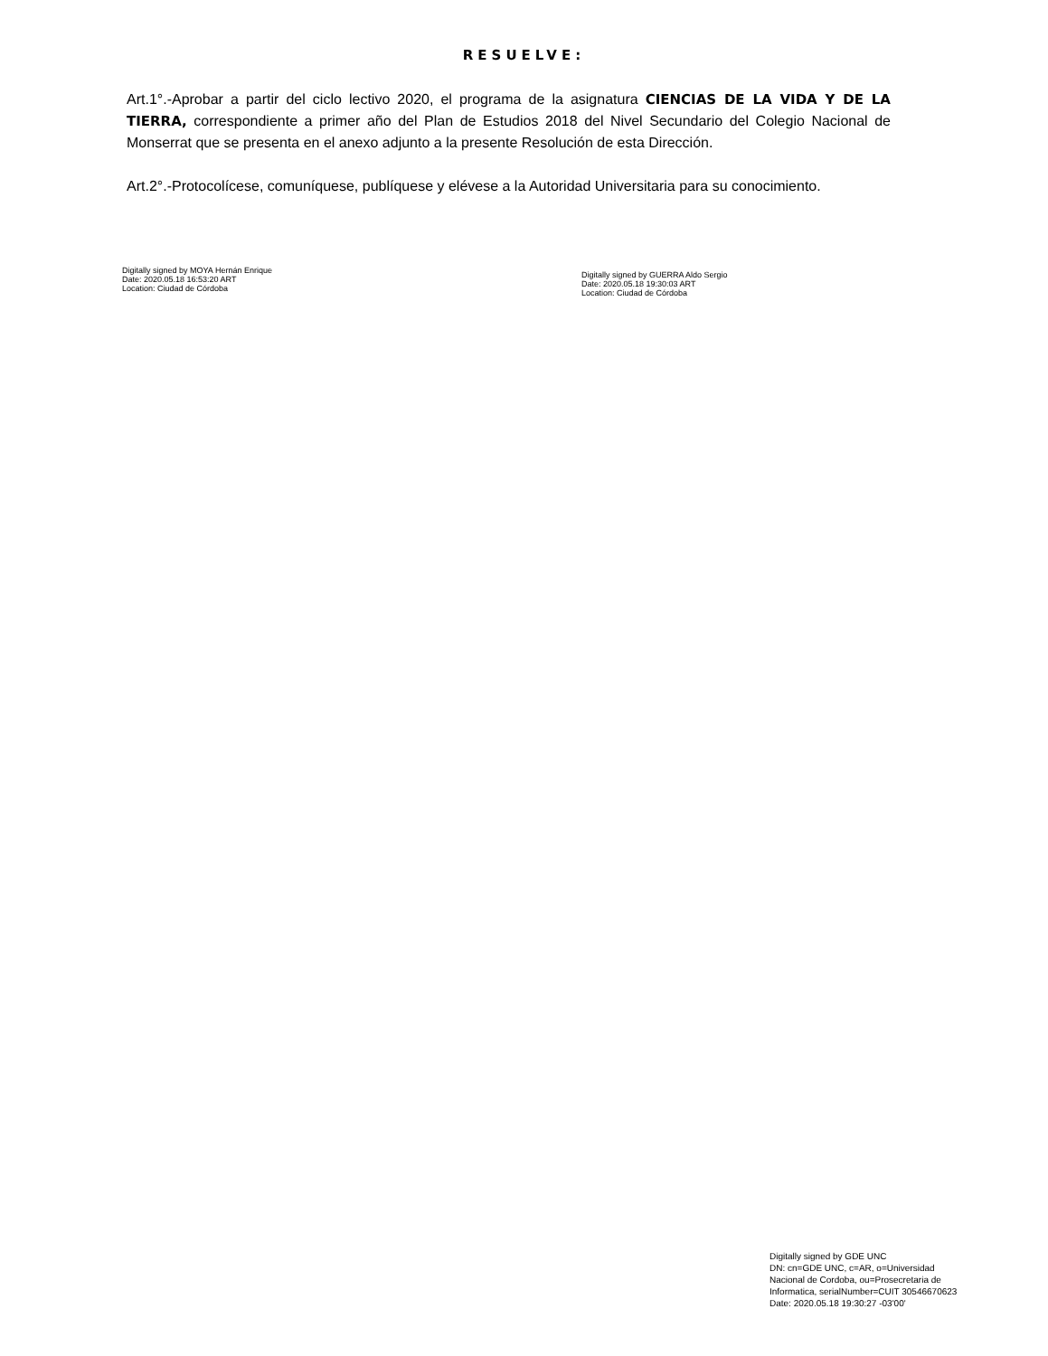RESUELVE:
Art.1°.-Aprobar a partir del ciclo lectivo 2020, el programa de la asignatura CIENCIAS DE LA VIDA Y DE LA TIERRA, correspondiente a primer año del Plan de Estudios 2018 del Nivel Secundario del Colegio Nacional de Monserrat que se presenta en el anexo adjunto a la presente Resolución de esta Dirección.
Art.2°.-Protocolícese, comuníquese, publíquese y elévese a la Autoridad Universitaria para su conocimiento.
Digitally signed by MOYA Hernán Enrique
Date: 2020.05.18 16:53:20 ART
Location: Ciudad de Córdoba
Digitally signed by GUERRA Aldo Sergio
Date: 2020.05.18 19:30:03 ART
Location: Ciudad de Córdoba
Digitally signed by GDE UNC
DN: cn=GDE UNC, c=AR, o=Universidad
Nacional de Cordoba, ou=Prosecretaria de
Informatica, serialNumber=CUIT 30546670623
Date: 2020.05.18 19:30:27 -03'00'